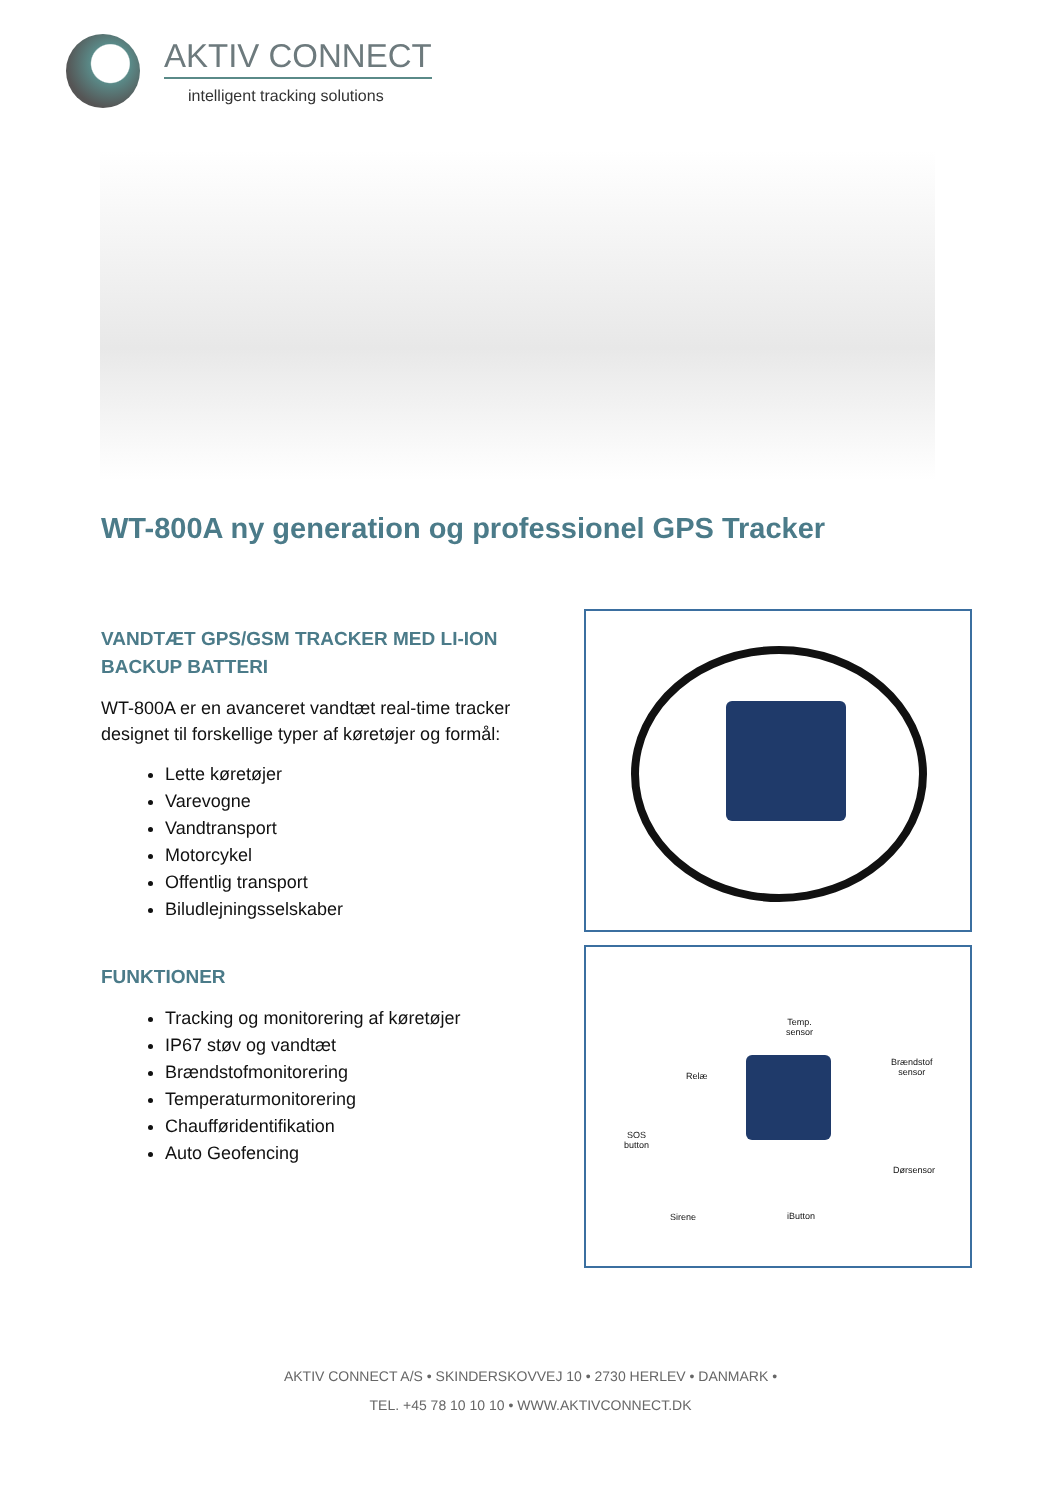AKTIV CONNECT
intelligent tracking solutions
WT-800A ny generation og professionel GPS Tracker
VANDTÆT GPS/GSM TRACKER MED LI-ION BACKUP BATTERI
WT-800A er en avanceret vandtæt real-time tracker designet til forskellige typer af køretøjer og formål:
Lette køretøjer
Varevogne
Vandtransport
Motorcykel
Offentlig transport
Biludlejningsselskaber
FUNKTIONER
Tracking og monitorering af køretøjer
IP67 støv og vandtæt
Brændstofmonitorering
Temperaturmonitorering
Chaufføridentifikation
Auto Geofencing
Temp.
sensor
Relæ
Brændstof
sensor
SOS
button
Dørsensor
Sirene iButton
AKTIV CONNECT A/S • SKINDERSKOVVEJ 10 • 2730 HERLEV • DANMARK •
TEL. +45 78 10 10 10 • WWW.AKTIVCONNECT.DK